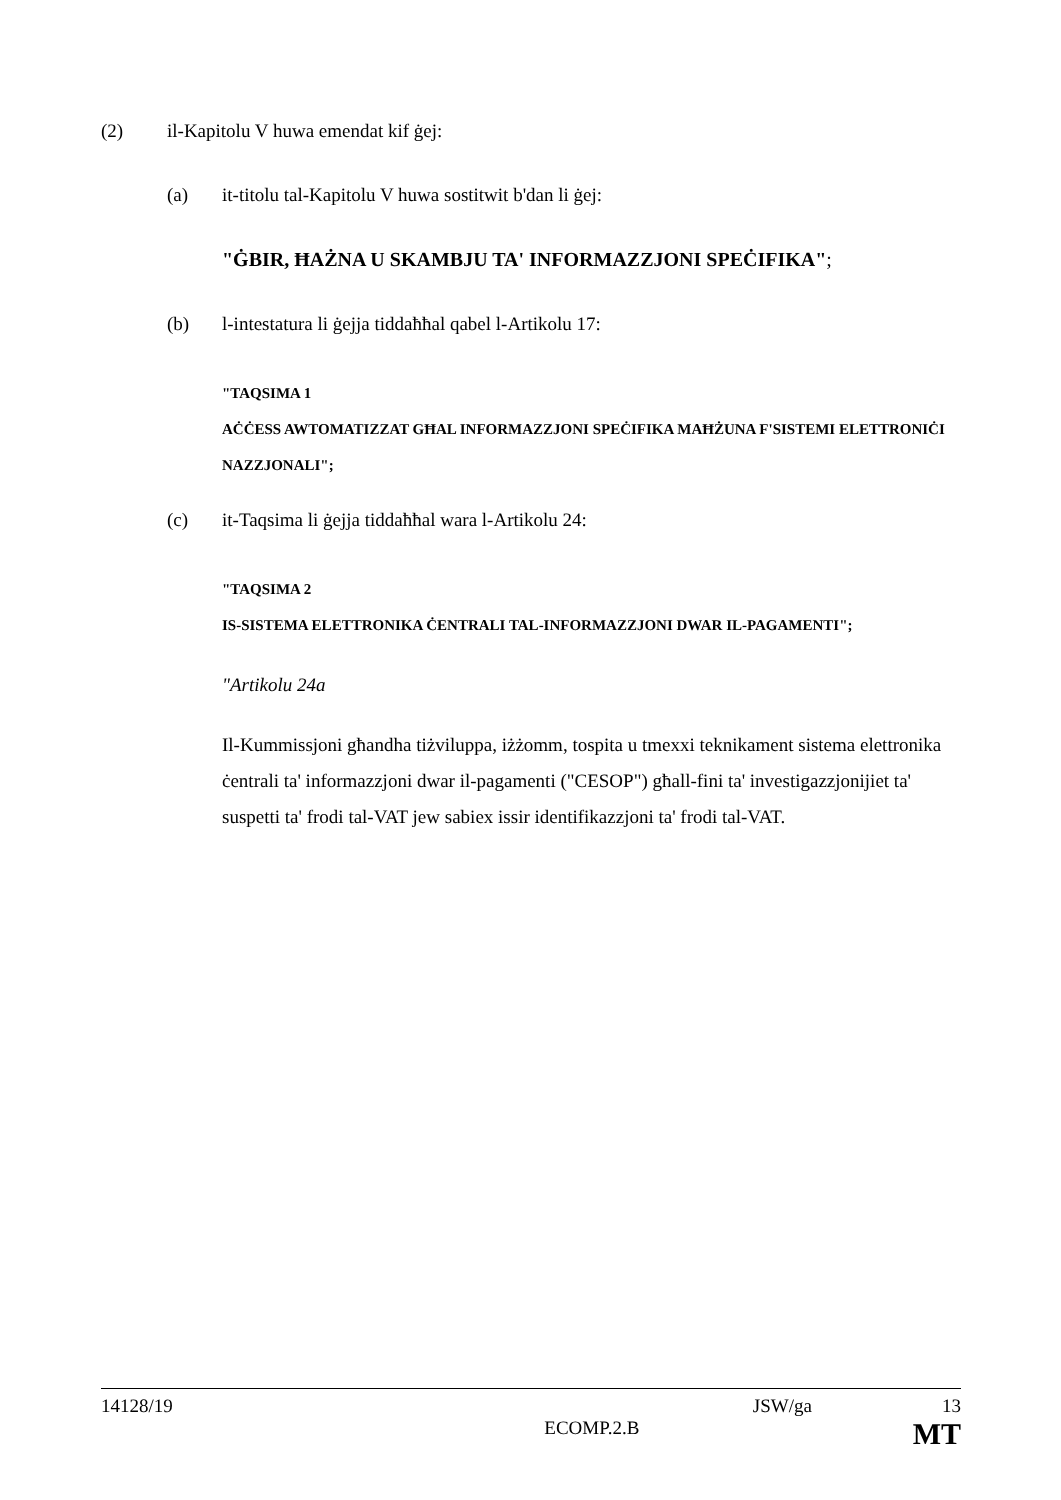(2) il-Kapitolu V huwa emendat kif ġej:
(a) it-titolu tal-Kapitolu V huwa sostitwit b'dan li ġej:
"ĠBIR, ĦAŻNA U SKAMBJU TA' INFORMAZZJONI SPEĊIFIKA";
(b) l-intestatura li ġejja tiddaħħal qabel l-Artikolu 17:
"TAQSIMA 1
AĊĊESS AWTOMATIZZAT GĦAL INFORMAZZJONI SPEĊIFIKA MAĦŻUNA F'SISTEMI ELETTRONIĊI NAZZJONALI";
(c) it-Taqsima li ġejja tiddaħħal wara l-Artikolu 24:
"TAQSIMA 2
IS-SISTEMA ELETTRONIKA ĊENTRALI TAL-INFORMAZZJONI DWAR IL-PAGAMENTI";
"Artikolu 24a
Il-Kummissjoni għandha tiżviluppa, iżżomm, tospita u tmexxi teknikament sistema elettronika ċentrali ta' informazzjoni dwar il-pagamenti ("CESOP") għall-fini ta' investigazzjonijiet ta' suspetti ta' frodi tal-VAT jew sabiex issir identifikazzjoni ta' frodi tal-VAT.
14128/19 JSW/ga 13
ECOMP.2.B MT